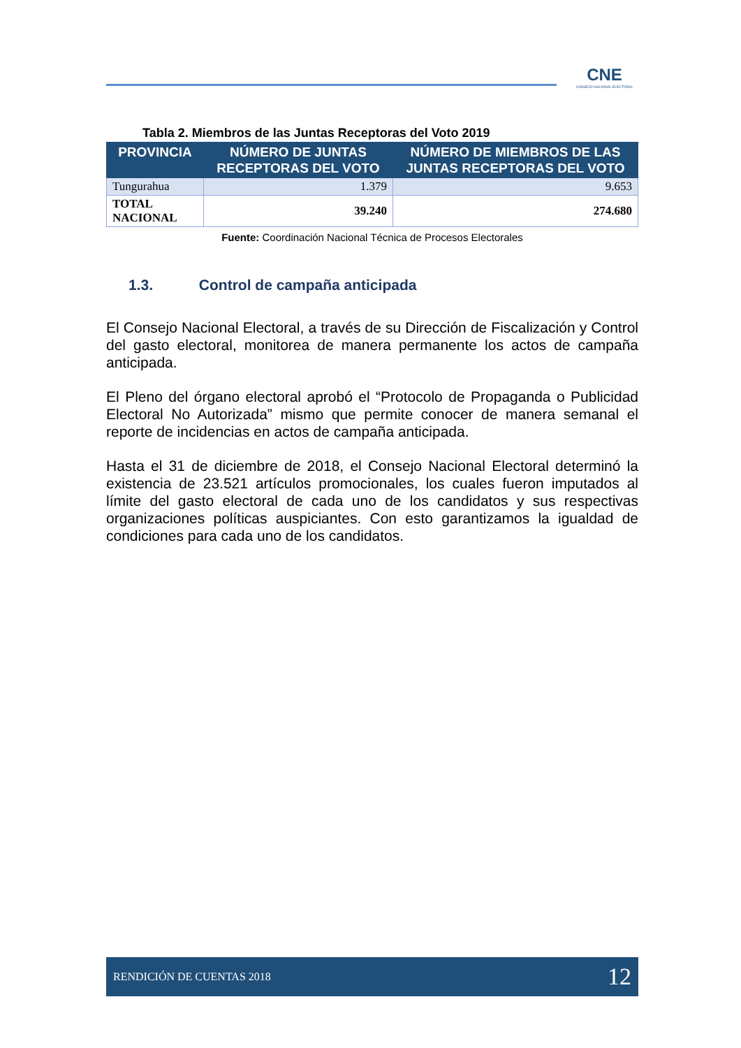CNE
CONSEJO NACIONAL ELECTORAL
Tabla 2. Miembros de las Juntas Receptoras del Voto 2019
| PROVINCIA | NÚMERO DE JUNTAS RECEPTORAS DEL VOTO | NÚMERO DE MIEMBROS DE LAS JUNTAS RECEPTORAS DEL VOTO |
| --- | --- | --- |
| Tungurahua | 1.379 | 9.653 |
| TOTAL NACIONAL | 39.240 | 274.680 |
Fuente: Coordinación Nacional Técnica de Procesos Electorales
1.3. Control de campaña anticipada
El Consejo Nacional Electoral, a través de su Dirección de Fiscalización y Control del gasto electoral, monitorea de manera permanente los actos de campaña anticipada.
El Pleno del órgano electoral aprobó el “Protocolo de Propaganda o Publicidad Electoral No Autorizada” mismo que permite conocer de manera semanal el reporte de incidencias en actos de campaña anticipada.
Hasta el 31 de diciembre de 2018, el Consejo Nacional Electoral determinó la existencia de 23.521 artículos promocionales, los cuales fueron imputados al límite del gasto electoral de cada uno de los candidatos y sus respectivas organizaciones políticas auspiciantes. Con esto garantizamos la igualdad de condiciones para cada uno de los candidatos.
RENDICIÓN DE CUENTAS 2018 12